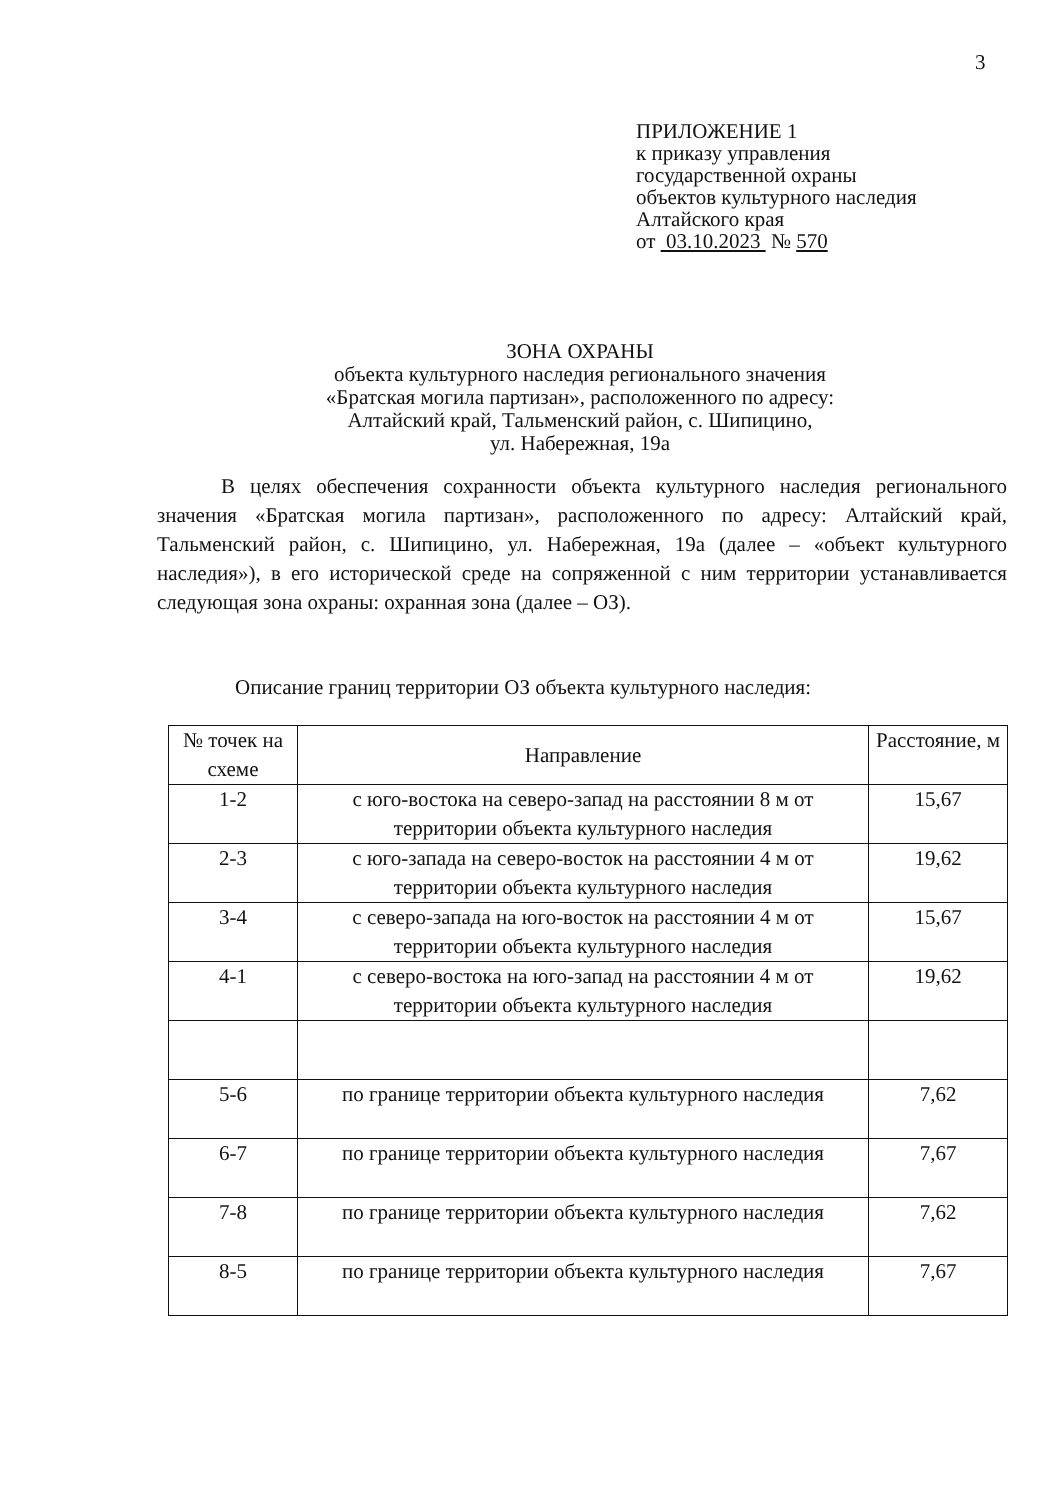3
ПРИЛОЖЕНИЕ 1
к приказу управления
государственной охраны
объектов культурного наследия
Алтайского края
от 03.10.2023 № 570
ЗОНА ОХРАНЫ
объекта культурного наследия регионального значения
«Братская могила партизан», расположенного по адресу:
Алтайский край, Тальменский район, с. Шипицино,
ул. Набережная, 19а
В целях обеспечения сохранности объекта культурного наследия регионального значения «Братская могила партизан», расположенного по адресу: Алтайский край, Тальменский район, с. Шипицино, ул. Набережная, 19а (далее – «объект культурного наследия»), в его исторической среде на сопряженной с ним территории устанавливается следующая зона охраны: охранная зона (далее – ОЗ).
Описание границ территории ОЗ объекта культурного наследия:
| № точек на схеме | Направление | Расстояние, м |
| --- | --- | --- |
| 1-2 | с юго-востока на северо-запад на расстоянии 8 м от территории объекта культурного наследия | 15,67 |
| 2-3 | с юго-запада на северо-восток на расстоянии 4 м от территории объекта культурного наследия | 19,62 |
| 3-4 | с северо-запада на юго-восток на расстоянии 4 м от территории объекта культурного наследия | 15,67 |
| 4-1 | с северо-востока на юго-запад на расстоянии 4 м от территории объекта культурного наследия | 19,62 |
| 5-6 | по границе территории объекта культурного наследия | 7,62 |
| 6-7 | по границе территории объекта культурного наследия | 7,67 |
| 7-8 | по границе территории объекта культурного наследия | 7,62 |
| 8-5 | по границе территории объекта культурного наследия | 7,67 |